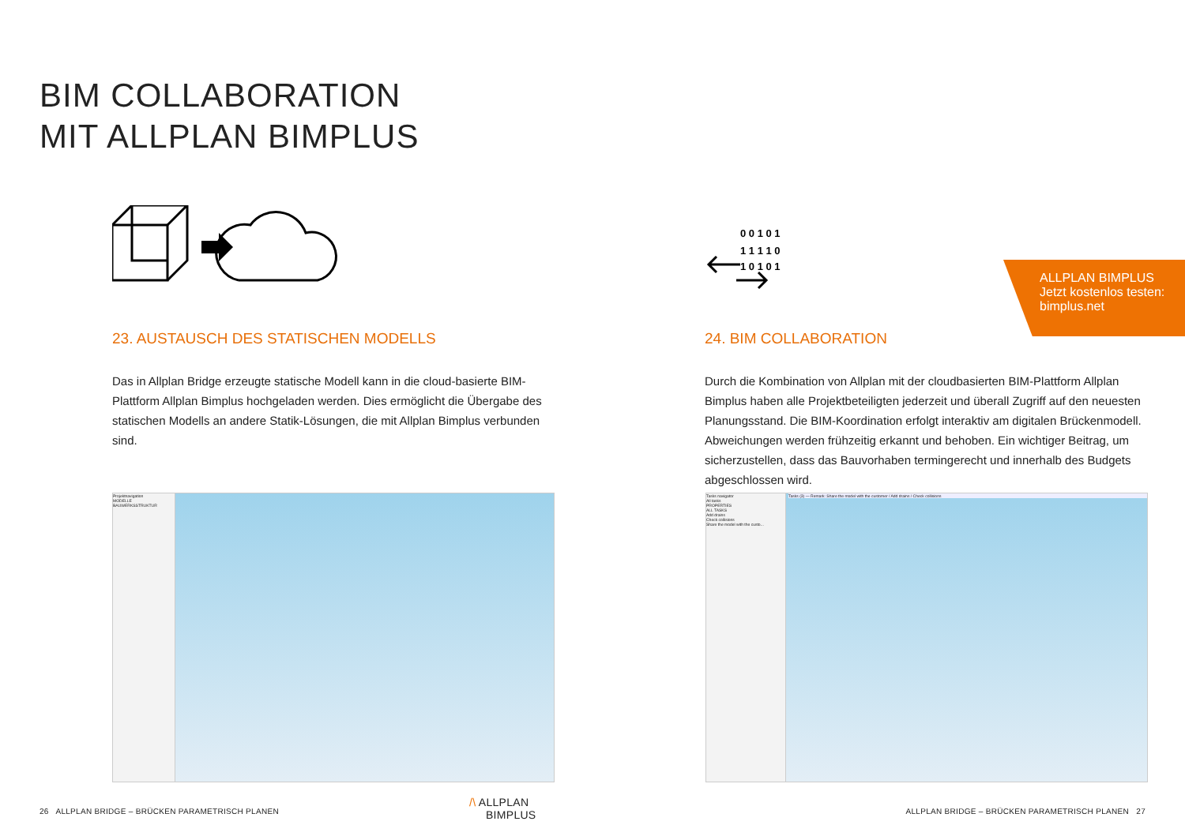BIM COLLABORATION
MIT ALLPLAN BIMPLUS
23. AUSTAUSCH DES STATISCHEN MODELLS
Das in Allplan Bridge erzeugte statische Modell kann in die cloud-basierte BIM-Plattform Allplan Bimplus hochgeladen werden. Dies ermöglicht die Übergabe des statischen Modells an andere Statik-Lösungen, die mit Allplan Bimplus verbunden sind.
0 0 1 0 1
1 1 1 1 0
1 0 1 0 1
24. BIM COLLABORATION
Durch die Kombination von Allplan mit der cloudbasierten BIM-Plattform Allplan Bimplus haben alle Projektbeteiligten jederzeit und überall Zugriff auf den neuesten Planungsstand. Die BIM-Koordination erfolgt interaktiv am digitalen Brückenmodell. Abweichungen werden frühzeitig erkannt und behoben. Ein wichtiger Beitrag, um sicherzustellen, dass das Bauvorhaben termingerecht und innerhalb des Budgets abgeschlossen wird.
ALLPLAN BIMPLUS
Jetzt kostenlos testen:
bimplus.net
Projektnavigation
MODELLE
BAUWERKSSTRUKTUR
Tasks navigator
All tasks
PROPERTIES
ALL TASKS
Add drains
Check collisions
Share the model with the custo...
Tasks (3) — Remark: Share the model with the customer / Add drains / Check collisions
26 ALLPLAN BRIDGE – BRÜCKEN PARAMETRISCH PLANEN
/\ ALLPLAN
BIMPLUS
ALLPLAN BRIDGE – BRÜCKEN PARAMETRISCH PLANEN 27